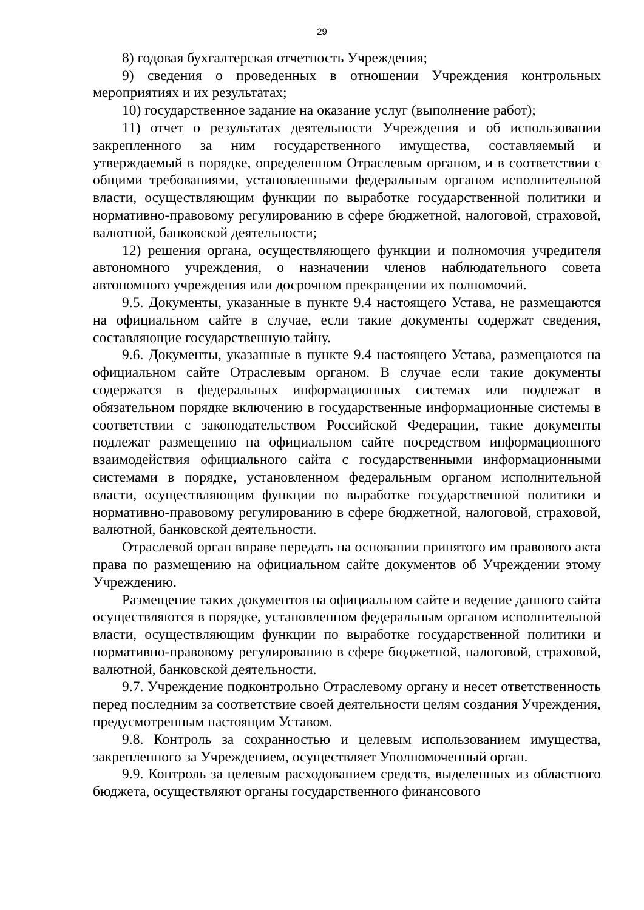29
8) годовая бухгалтерская отчетность Учреждения;
9) сведения о проведенных в отношении Учреждения контрольных мероприятиях и их результатах;
10) государственное задание на оказание услуг (выполнение работ);
11) отчет о результатах деятельности Учреждения и об использовании закрепленного за ним государственного имущества, составляемый и утверждаемый в порядке, определенном Отраслевым органом, и в соответствии с общими требованиями, установленными федеральным органом исполнительной власти, осуществляющим функции по выработке государственной политики и нормативно-правовому регулированию в сфере бюджетной, налоговой, страховой, валютной, банковской деятельности;
12) решения органа, осуществляющего функции и полномочия учредителя автономного учреждения, о назначении членов наблюдательного совета автономного учреждения или досрочном прекращении их полномочий.
9.5. Документы, указанные в пункте 9.4 настоящего Устава, не размещаются на официальном сайте в случае, если такие документы содержат сведения, составляющие государственную тайну.
9.6. Документы, указанные в пункте 9.4 настоящего Устава, размещаются на официальном сайте Отраслевым органом. В случае если такие документы содержатся в федеральных информационных системах или подлежат в обязательном порядке включению в государственные информационные системы в соответствии с законодательством Российской Федерации, такие документы подлежат размещению на официальном сайте посредством информационного взаимодействия официального сайта с государственными информационными системами в порядке, установленном федеральным органом исполнительной власти, осуществляющим функции по выработке государственной политики и нормативно-правовому регулированию в сфере бюджетной, налоговой, страховой, валютной, банковской деятельности.
Отраслевой орган вправе передать на основании принятого им правового акта права по размещению на официальном сайте документов об Учреждении этому Учреждению.
Размещение таких документов на официальном сайте и ведение данного сайта осуществляются в порядке, установленном федеральным органом исполнительной власти, осуществляющим функции по выработке государственной политики и нормативно-правовому регулированию в сфере бюджетной, налоговой, страховой, валютной, банковской деятельности.
9.7. Учреждение подконтрольно Отраслевому органу и несет ответственность перед последним за соответствие своей деятельности целям создания Учреждения, предусмотренным настоящим Уставом.
9.8. Контроль за сохранностью и целевым использованием имущества, закрепленного за Учреждением, осуществляет Уполномоченный орган.
9.9. Контроль за целевым расходованием средств, выделенных из областного бюджета, осуществляют органы государственного финансового